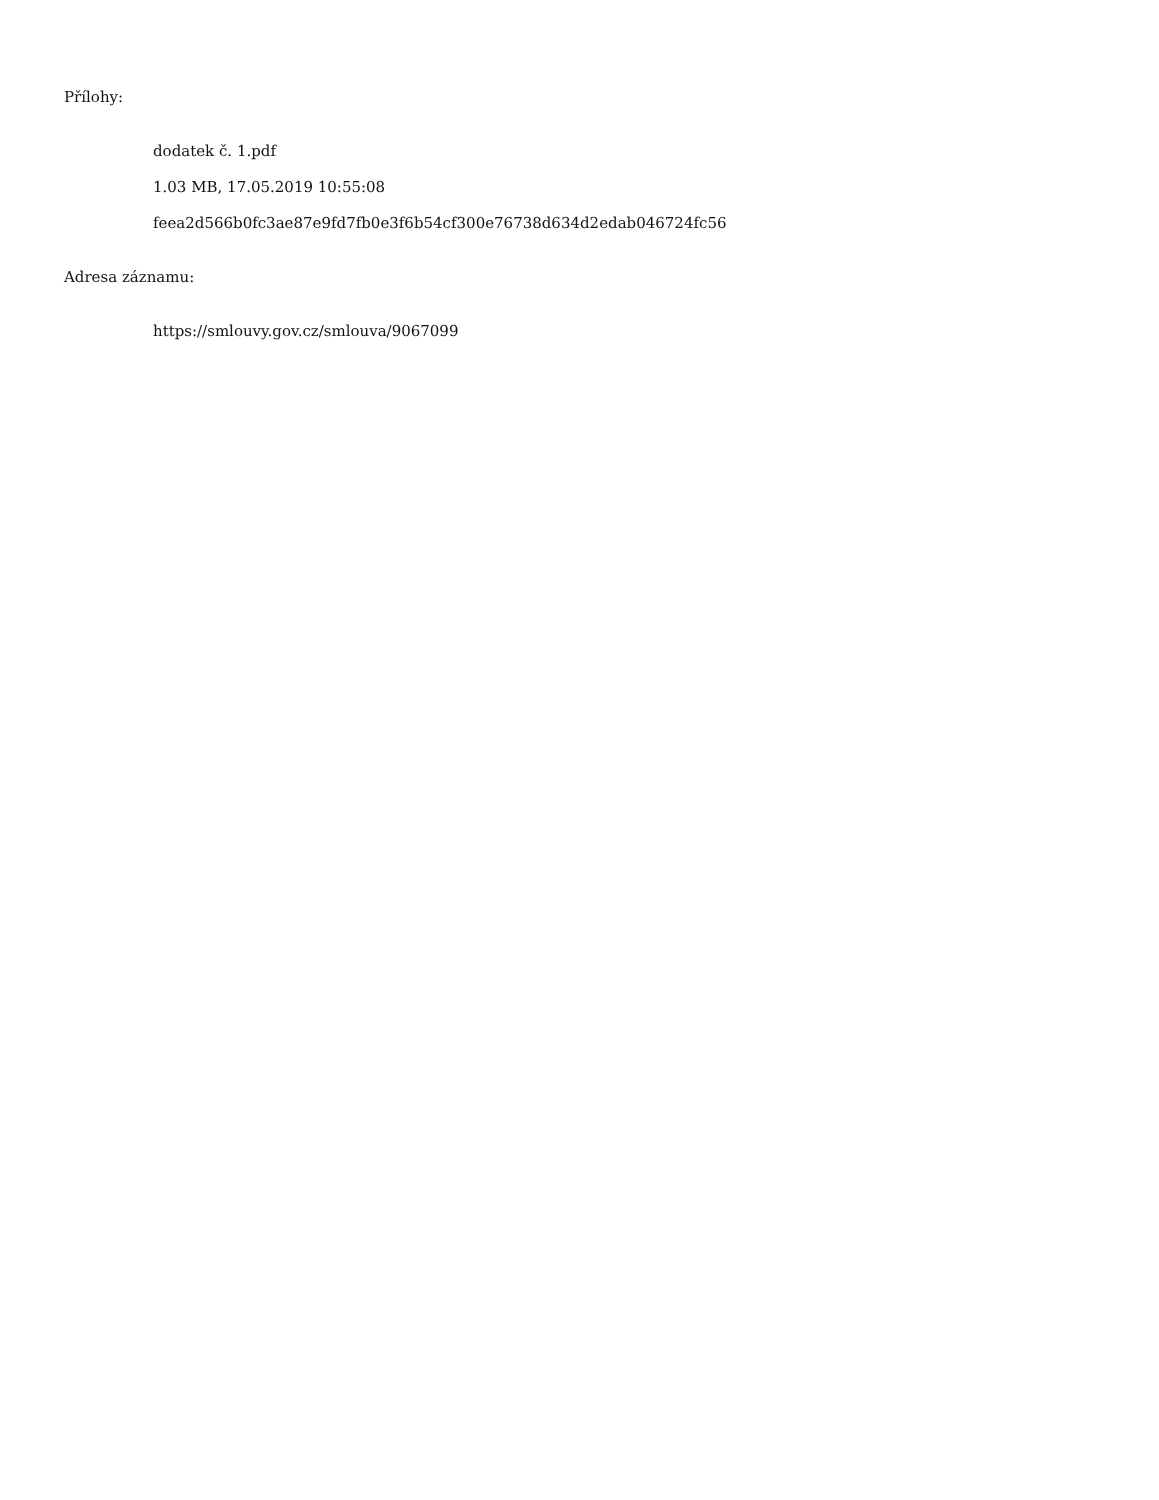Přílohy:
dodatek č. 1.pdf
1.03 MB, 17.05.2019 10:55:08
feea2d566b0fc3ae87e9fd7fb0e3f6b54cf300e76738d634d2edab046724fc56
Adresa záznamu:
https://smlouvy.gov.cz/smlouva/9067099